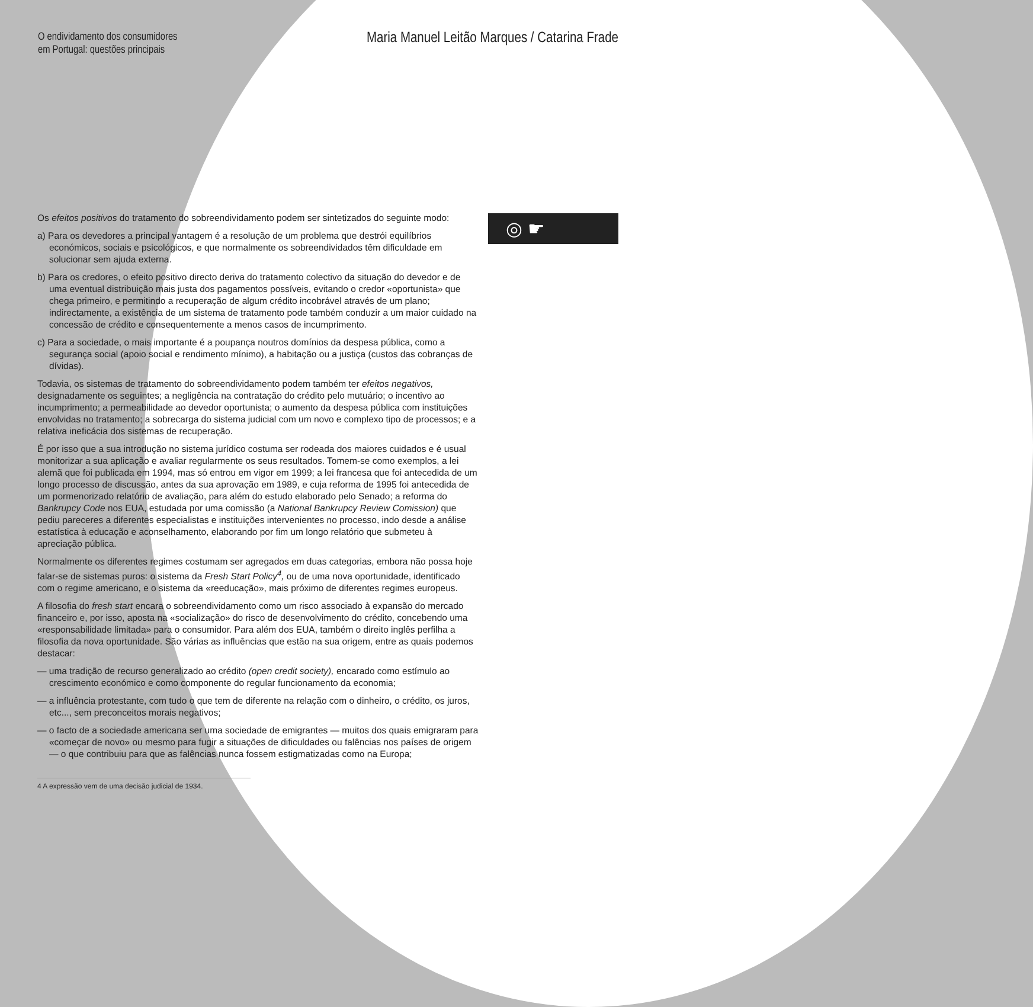◎ ☛
O endividamento dos consumidores
em Portugal: questões principais
Maria Manuel Leitão Marques / Catarina Frade
Os efeitos positivos do tratamento do sobreendividamento podem ser sintetizados do seguinte modo:
a) Para os devedores a principal vantagem é a resolução de um problema que destrói equilíbrios económicos, sociais e psicológicos, e que normalmente os sobreendividados têm dificuldade em solucionar sem ajuda externa.
b) Para os credores, o efeito positivo directo deriva do tratamento colectivo da situação do devedor e de uma eventual distribuição mais justa dos pagamentos possíveis, evitando o credor «oportunista» que chega primeiro, e permitindo a recuperação de algum crédito incobrável através de um plano; indirectamente, a existência de um sistema de tratamento pode também conduzir a um maior cuidado na concessão de crédito e consequentemente a menos casos de incumprimento.
c) Para a sociedade, o mais importante é a poupança noutros domínios da despesa pública, como a segurança social (apoio social e rendimento mínimo), a habitação ou a justiça (custos das cobranças de dívidas).
Todavia, os sistemas de tratamento do sobreendividamento podem também ter efeitos negativos, designadamente os seguintes; a negligência na contratação do crédito pelo mutuário; o incentivo ao incumprimento; a permeabilidade ao devedor oportunista; o aumento da despesa pública com instituições envolvidas no tratamento; a sobrecarga do sistema judicial com um novo e complexo tipo de processos; e a relativa ineficácia dos sistemas de recuperação.
É por isso que a sua introdução no sistema jurídico costuma ser rodeada dos maiores cuidados e é usual monitorizar a sua aplicação e avaliar regularmente os seus resultados. Tomem-se como exemplos, a lei alemã que foi publicada em 1994, mas só entrou em vigor em 1999; a lei francesa que foi antecedida de um longo processo de discussão, antes da sua aprovação em 1989, e cuja reforma de 1995 foi antecedida de um pormenorizado relatório de avaliação, para além do estudo elaborado pelo Senado; a reforma do Bankrupcy Code nos EUA, estudada por uma comissão (a National Bankrupcy Review Comission) que pediu pareceres a diferentes especialistas e instituições intervenientes no processo, indo desde a análise estatística à educação e aconselhamento, elaborando por fim um longo relatório que submeteu à apreciação pública.
Normalmente os diferentes regimes costumam ser agregados em duas categorias, embora não possa hoje falar-se de sistemas puros: o sistema da Fresh Start Policy<sup>4</sup>, ou de uma nova oportunidade, identificado com o regime americano, e o sistema da «reeducação», mais próximo de diferentes regimes europeus.
A filosofia do fresh start encara o sobreendividamento como um risco associado à expansão do mercado financeiro e, por isso, aposta na «socialização» do risco de desenvolvimento do crédito, concebendo uma «responsabilidade limitada» para o consumidor. Para além dos EUA, também o direito inglês perfilha a filosofia da nova oportunidade. São várias as influências que estão na sua origem, entre as quais podemos destacar:
— uma tradição de recurso generalizado ao crédito (open credit society), encarado como estímulo ao crescimento económico e como componente do regular funcionamento da economia;
— a influência protestante, com tudo o que tem de diferente na relação com o dinheiro, o crédito, os juros, etc..., sem preconceitos morais negativos;
— o facto de a sociedade americana ser uma sociedade de emigrantes — muitos dos quais emigraram para «começar de novo» ou mesmo para fugir a situações de dificuldades ou falências nos países de origem — o que contribuiu para que as falências nunca fossem estigmatizadas como na Europa;
4 A expressão vem de uma decisão judicial de 1934.